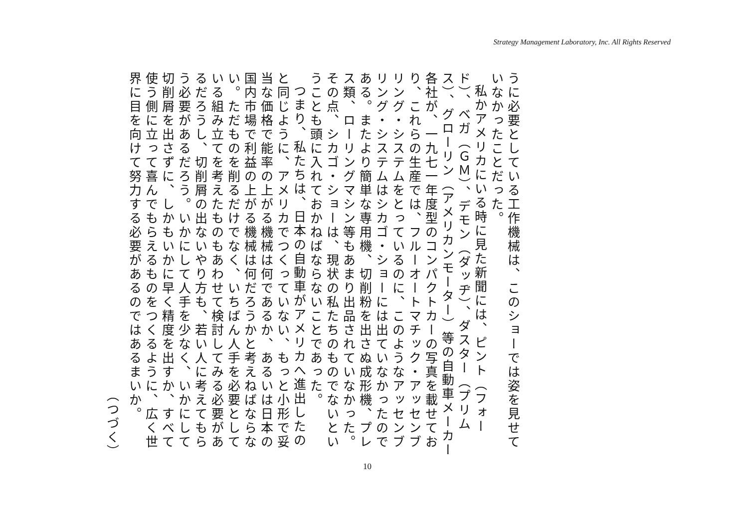Strategy Management Laboratory, Inc. All Rights Reserved
うに必要としている工作機械は、このショーでは姿を見せていなかったことだった。
私かアメリカにいる時に見た新聞には、ピント（フォード）、ベガ（ＧＭ）、デモン（ダッヂ）、ダスター（プリムス）、グローリン（アメリカンモーター）等の自動車メーカー各社が、一九七一年度型のコンパクトカーの写真を載せており、これらの生産では、フルーオートマチック・アッセンブリング・システムをとっているのに、このようなアッセンブリング・システムはシカゴ・ショーには出ていなかったのである。またより簡単な専用機、切削粉を出さぬ成形機、プレス類、ローリングマシン等もあまり出品されていなかった。その点、シカゴ・ショーは、現状の私たちのものでないということも頭に入れておかねばならないことであった。
つまり、私たちは、日本の自動車がアメリカへ進出したのと同じように、アメリカでつくっていない、もっと小形で妥当な価格で能率の上がる機械は何であるか、あるいは日本の国内市場で利益の上がる機械は何だろうかと考えねばならない。ただものを削るだけでなく、いちばん人手を必要としている組み立てを考えたものもあわせて検討してみる必要があるだろうし、切削屑の出ないやり方も、若い人に考えてもらう必要があるだろう。いかにして人手を少なく、いかにして切削屑を出さずに、しかもいかに早く精度を出すか、すべて使う側に立って喜んでもらえるものをつくるように、広く世界に目を向けて努力する必要があるのではあるまいか。
（つづく）
10